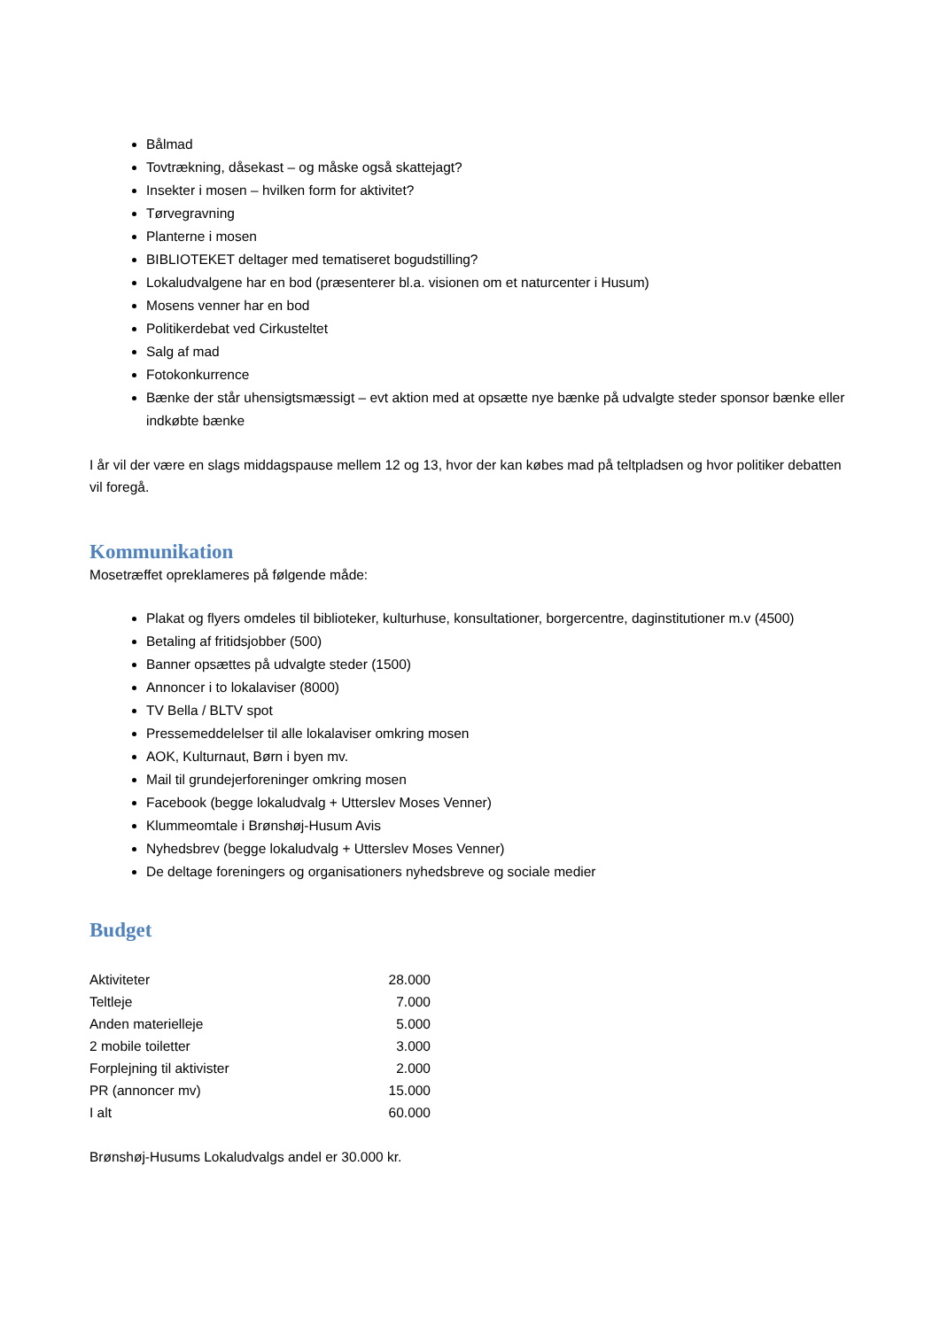Bålmad
Tovtrækning, dåsekast – og måske også skattejagt?
Insekter i mosen – hvilken form for aktivitet?
Tørvegravning
Planterne i mosen
BIBLIOTEKET deltager med tematiseret bogudstilling?
Lokaludvalgene har en bod (præsenterer bl.a. visionen om et naturcenter i Husum)
Mosens venner har en bod
Politikerdebat ved Cirkusteltet
Salg af mad
Fotokonkurrence
Bænke der står uhensigtsmæssigt – evt aktion med at opsætte nye bænke på udvalgte steder sponsor bænke eller indkøbte bænke
I år vil der være en slags middagspause mellem 12 og 13, hvor der kan købes mad på teltpladsen og hvor politiker debatten vil foregå.
Kommunikation
Mosetræffet opreklameres på følgende måde:
Plakat og flyers omdeles til biblioteker, kulturhuse, konsultationer, borgercentre, daginstitutioner m.v (4500)
Betaling af fritidsjobber (500)
Banner opsættes på udvalgte steder (1500)
Annoncer i to lokalaviser (8000)
TV Bella / BLTV spot
Pressemeddelelser til alle lokalaviser omkring mosen
AOK, Kulturnaut, Børn i byen mv.
Mail til grundejerforeninger omkring mosen
Facebook (begge lokaludvalg + Utterslev Moses Venner)
Klummeomtale i Brønshøj-Husum Avis
Nyhedsbrev (begge lokaludvalg + Utterslev Moses Venner)
De deltage foreningers og organisationers nyhedsbreve og sociale medier
Budget
| Aktiviteter | 28.000 |
| Teltleje | 7.000 |
| Anden materielleje | 5.000 |
| 2 mobile toiletter | 3.000 |
| Forplejning til aktivister | 2.000 |
| PR (annoncer mv) | 15.000 |
| I alt | 60.000 |
Brønshøj-Husums Lokaludvalgs andel er 30.000 kr.